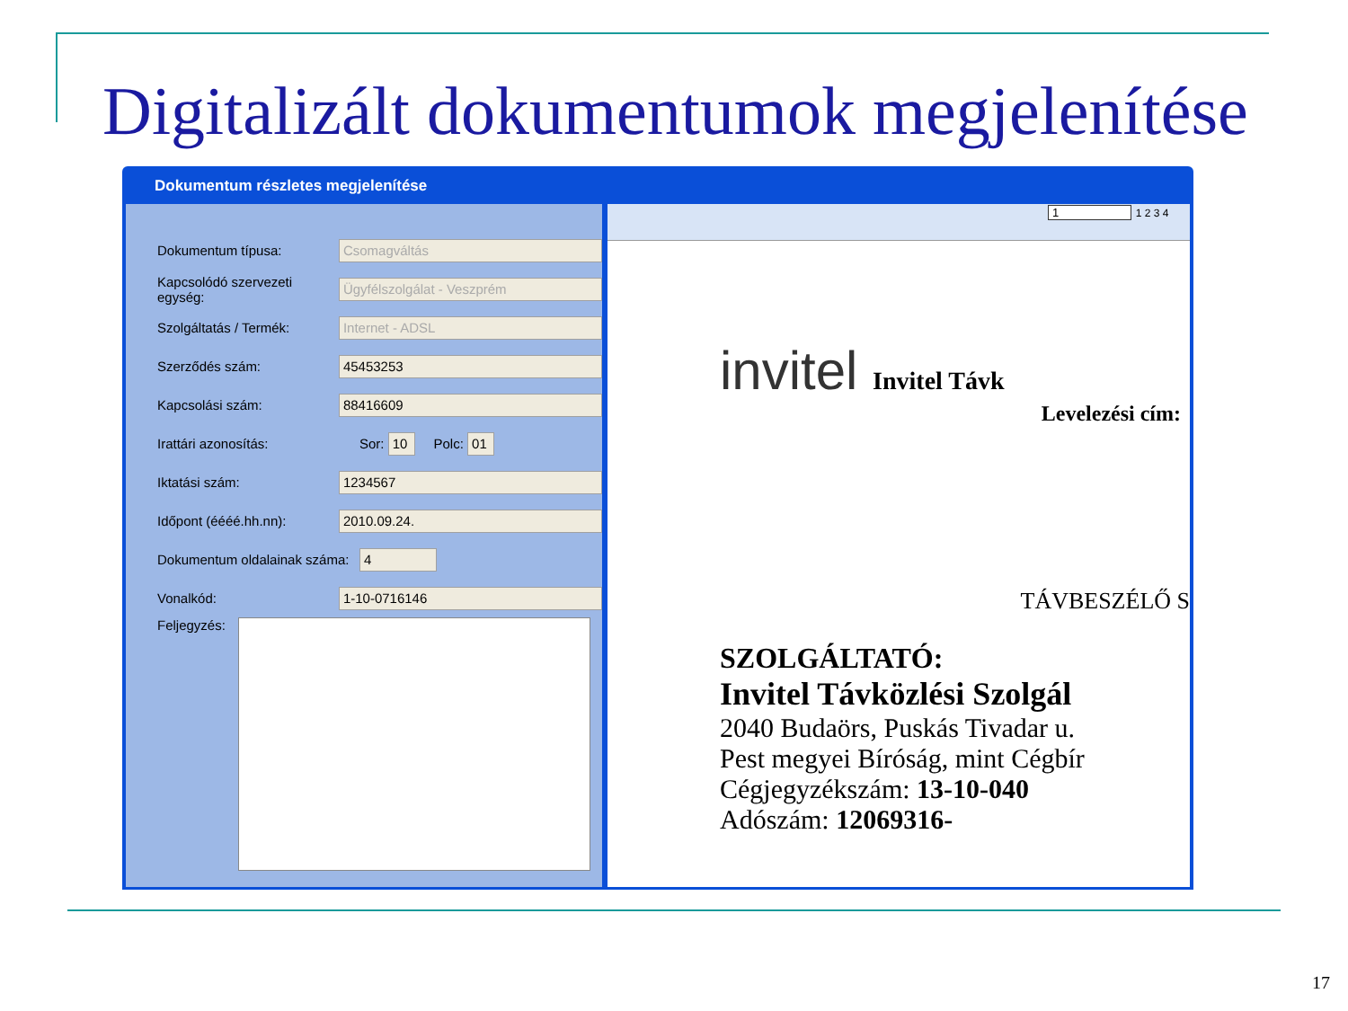Digitalizált dokumentumok megjelenítése
Dokumentum részletes megjelenítése
Dokumentum típusa: Csomagváltás
Kapcsolódó szervezeti egység: Ügyfélszolgálat - Veszprém
Szolgáltatás / Termék: Internet - ADSL
Szerződés szám: 45453253
Kapcsolási szám: 88416609
Irattári azonosítás: Sor: 10 Polc: 01
Iktatási szám: 1234567
Időpont (éééé.hh.nn): 2010.09.24.
Dokumentum oldalainak száma: 4
Vonalkód: 1-10-0716146
Feljegyzés:
1 1 2 3 4
invitel Invitel Távk
Levelezési cím:
TÁVBESZÉLŐ S
SZOLGÁLTATÓ:
Invitel Távközlési Szolgál
2040 Budaörs, Puskás Tivadar u.
Pest megyei Bíróság, mint Cégbír
Cégjegyzékszám: 13-10-040
Adószám: 12069316-
17